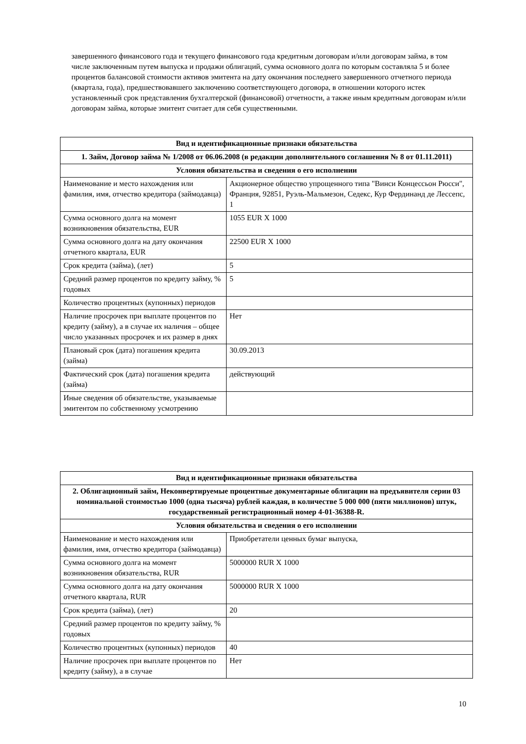завершенного финансового года и текущего финансового года кредитным договорам и/или договорам займа, в том числе заключенным путем выпуска и продажи облигаций, сумма основного долга по которым составляла 5 и более процентов балансовой стоимости активов эмитента на дату окончания последнего завершенного отчетного периода (квартала, года), предшествовавшего заключению соответствующего договора, в отношении которого истек установленный срок представления бухгалтерской (финансовой) отчетности, а также иным кредитным договорам и/или договорам займа, которые эмитент считает для себя существенными.
| Вид и идентификационные признаки обязательства | |
| --- | --- |
| 1. Займ, Договор займа № 1/2008 от 06.06.2008 (в редакции дополнительного соглашения № 8 от 01.11.2011) | |
| Условия обязательства и сведения о его исполнении | |
| Наименование и место нахождения или фамилия, имя, отчество кредитора (займодавца) | Акционерное общество упрощенного типа "Винси Концессьон Рюсси", Франция, 92851, Руэль-Мальмезон, Седекс, Кур Фердинанд де Лессепс, 1 |
| Сумма основного долга на момент возникновения обязательства, EUR | 1055 EUR X 1000 |
| Сумма основного долга на дату окончания отчетного квартала, EUR | 22500 EUR X 1000 |
| Срок кредита (займа), (лет) | 5 |
| Средний размер процентов по кредиту займу, % годовых | 5 |
| Количество процентных (купонных) периодов | |
| Наличие просрочек при выплате процентов по кредиту (займу), а в случае их наличия – общее число указанных просрочек и их размер в днях | Нет |
| Плановый срок (дата) погашения кредита (займа) | 30.09.2013 |
| Фактический срок (дата) погашения кредита (займа) | действующий |
| Иные сведения об обязательстве, указываемые эмитентом по собственному усмотрению | |
| Вид и идентификационные признаки обязательства | |
| --- | --- |
| 2. Облигационный займ, Неконвертируемые процентные документарные облигации на предъявителя серии 03 номинальной стоимостью 1000 (одна тысяча) рублей каждая, в количестве 5 000 000 (пяти миллионов) штук, государственный регистрационный номер 4-01-36388-R. | |
| Условия обязательства и сведения о его исполнении | |
| Наименование и место нахождения или фамилия, имя, отчество кредитора (займодавца) | Приобретатели ценных бумаг выпуска, |
| Сумма основного долга на момент возникновения обязательства, RUR | 5000000 RUR X 1000 |
| Сумма основного долга на дату окончания отчетного квартала, RUR | 5000000 RUR X 1000 |
| Срок кредита (займа), (лет) | 20 |
| Средний размер процентов по кредиту займу, % годовых | |
| Количество процентных (купонных) периодов | 40 |
| Наличие просрочек при выплате процентов по кредиту (займу), а в случае | Нет |
10